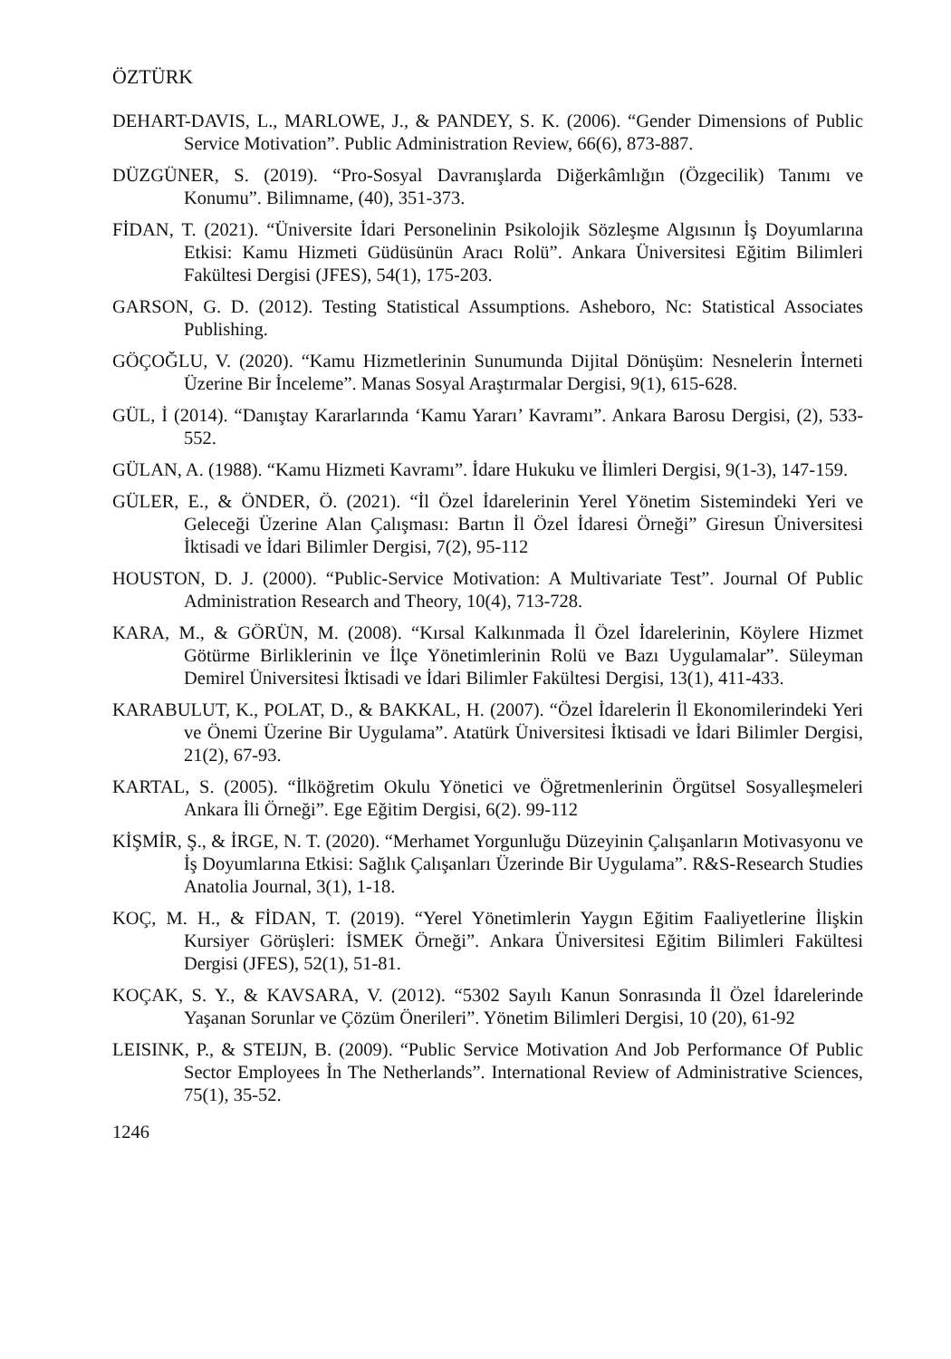ÖZTÜRK
DEHART-DAVIS, L., MARLOWE, J., & PANDEY, S. K. (2006). “Gender Dimensions of Public Service Motivation”. Public Administration Review, 66(6), 873-887.
DÜZGÜNER, S. (2019). “Pro-Sosyal Davranışlarda Diğerkâmlığın (Özgecilik) Tanımı ve Konumu”. Bilimname, (40), 351-373.
FİDAN, T. (2021). “Üniversite İdari Personelinin Psikolojik Sözleşme Algısının İş Doyumlarına Etkisi: Kamu Hizmeti Güdüsünün Aracı Rolü”. Ankara Üniversitesi Eğitim Bilimleri Fakültesi Dergisi (JFES), 54(1), 175-203.
GARSON, G. D. (2012). Testing Statistical Assumptions. Asheboro, Nc: Statistical Associates Publishing.
GÖÇOĞLU, V. (2020). “Kamu Hizmetlerinin Sunumunda Dijital Dönüşüm: Nesnelerin İnterneti Üzerine Bir İnceleme”. Manas Sosyal Araştırmalar Dergisi, 9(1), 615-628.
GÜL, İ (2014). “Danıştay Kararlarında ‘Kamu Yararı’ Kavramı”. Ankara Barosu Dergisi, (2), 533-552.
GÜLAN, A. (1988). “Kamu Hizmeti Kavramı”. İdare Hukuku ve İlimleri Dergisi, 9(1-3), 147-159.
GÜLER, E., & ÖNDER, Ö. (2021). “İl Özel İdarelerinin Yerel Yönetim Sistemindeki Yeri ve Geleceği Üzerine Alan Çalışması: Bartın İl Özel İdaresi Örneği” Giresun Üniversitesi İktisadi ve İdari Bilimler Dergisi, 7(2), 95-112
HOUSTON, D. J. (2000). “Public-Service Motivation: A Multivariate Test”. Journal Of Public Administration Research and Theory, 10(4), 713-728.
KARA, M., & GÖRÜN, M. (2008). “Kırsal Kalkınmada İl Özel İdarelerinin, Köylere Hizmet Götürme Birliklerinin ve İlçe Yönetimlerinin Rolü ve Bazı Uygulamalar”. Süleyman Demirel Üniversitesi İktisadi ve İdari Bilimler Fakültesi Dergisi, 13(1), 411-433.
KARABULUT, K., POLAT, D., & BAKKAL, H. (2007). “Özel İdarelerin İl Ekonomilerindeki Yeri ve Önemi Üzerine Bir Uygulama”. Atatürk Üniversitesi İktisadi ve İdari Bilimler Dergisi, 21(2), 67-93.
KARTAL, S. (2005). “İlköğretim Okulu Yönetici ve Öğretmenlerinin Örgütsel Sosyalleşmeleri Ankara İli Örneği”. Ege Eğitim Dergisi, 6(2). 99-112
KİŞMİR, Ş., & İRGE, N. T. (2020). “Merhamet Yorgunluğu Düzeyinin Çalışanların Motivasyonu ve İş Doyumlarına Etkisi: Sağlık Çalışanları Üzerinde Bir Uygulama”. R&S-Research Studies Anatolia Journal, 3(1), 1-18.
KOÇ, M. H., & FİDAN, T. (2019). “Yerel Yönetimlerin Yaygın Eğitim Faaliyetlerine İlişkin Kursiyer Görüşleri: İSMEK Örneği”. Ankara Üniversitesi Eğitim Bilimleri Fakültesi Dergisi (JFES), 52(1), 51-81.
KOÇAK, S. Y., & KAVSARA, V. (2012). “5302 Sayılı Kanun Sonrasında İl Özel İdarelerinde Yaşanan Sorunlar ve Çözüm Önerileri”. Yönetim Bilimleri Dergisi, 10 (20), 61-92
LEISINK, P., & STEIJN, B. (2009). “Public Service Motivation And Job Performance Of Public Sector Employees İn The Netherlands”. International Review of Administrative Sciences, 75(1), 35-52.
1246